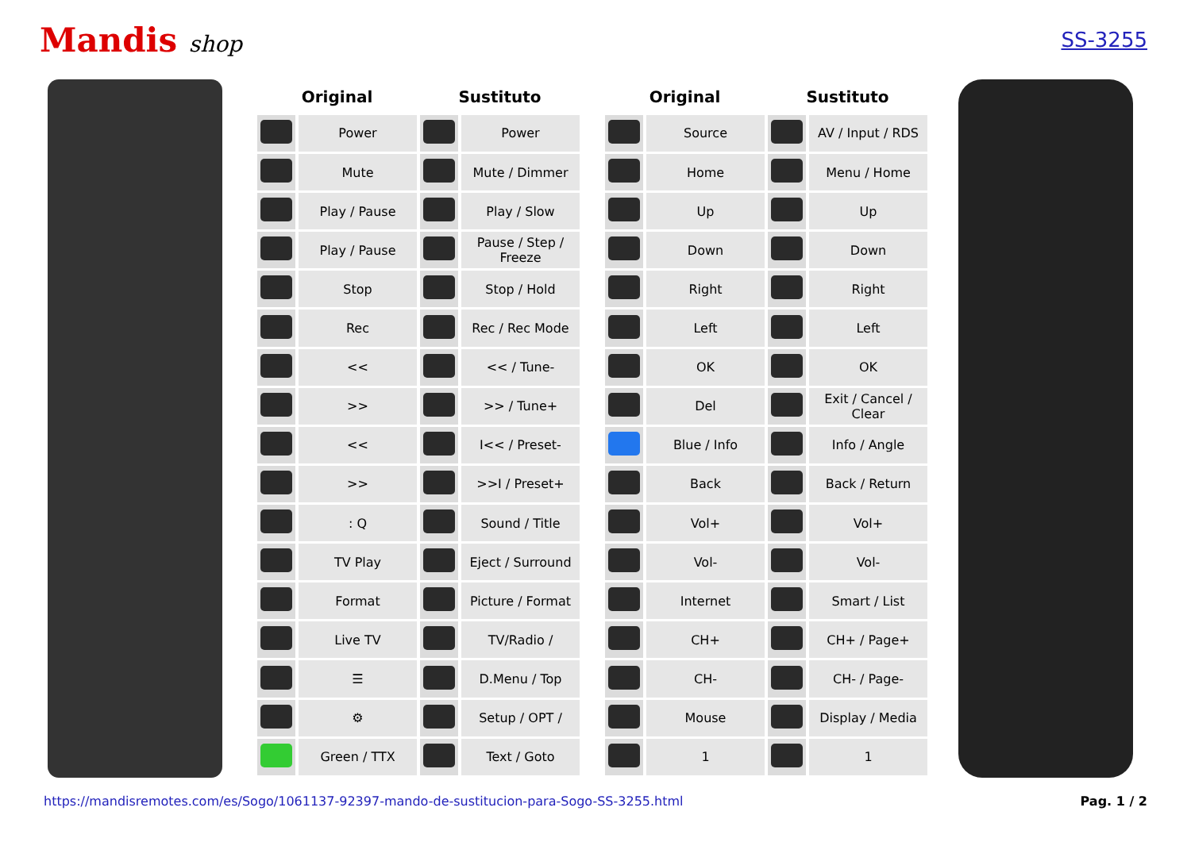Mandis shop SS-3255
| Original | | Sustituto | |
| --- | --- | --- | --- |
| | Power | | Power |
| | Mute | | Mute / Dimmer |
| | Play / Pause | | Play / Slow |
| | Play / Pause | | Pause / Step / Freeze |
| | Stop | | Stop / Hold |
| | Rec | | Rec / Rec Mode |
| | << | | << / Tune- |
| | >> | | >> / Tune+ |
| | << | | I<< / Preset- |
| | >> | | >>I / Preset+ |
| | : Q | | Sound / Title |
| | TV Play | | Eject / Surround |
| | Format | | Picture / Format |
| | Live TV | | TV/Radio / |
| | ☰ | | D.Menu / Top |
| | ⚙ | | Setup / OPT / |
| | Green / TTX | | Text / Goto |
| Original | | Sustituto | |
| --- | --- | --- | --- |
| | Source | | AV / Input / RDS |
| | Home | | Menu / Home |
| | Up | | Up |
| | Down | | Down |
| | Right | | Right |
| | Left | | Left |
| | OK | | OK |
| | Del | | Exit / Cancel / Clear |
| | Blue / Info | | Info / Angle |
| | Back | | Back / Return |
| | Vol+ | | Vol+ |
| | Vol- | | Vol- |
| | Internet | | Smart / List |
| | CH+ | | CH+ / Page+ |
| | CH- | | CH- / Page- |
| | Mouse | | Display / Media |
| | 1 | | 1 |
https://mandisremotes.com/es/Sogo/1061137-92397-mando-de-sustitucion-para-Sogo-SS-3255.html Pag. 1 / 2